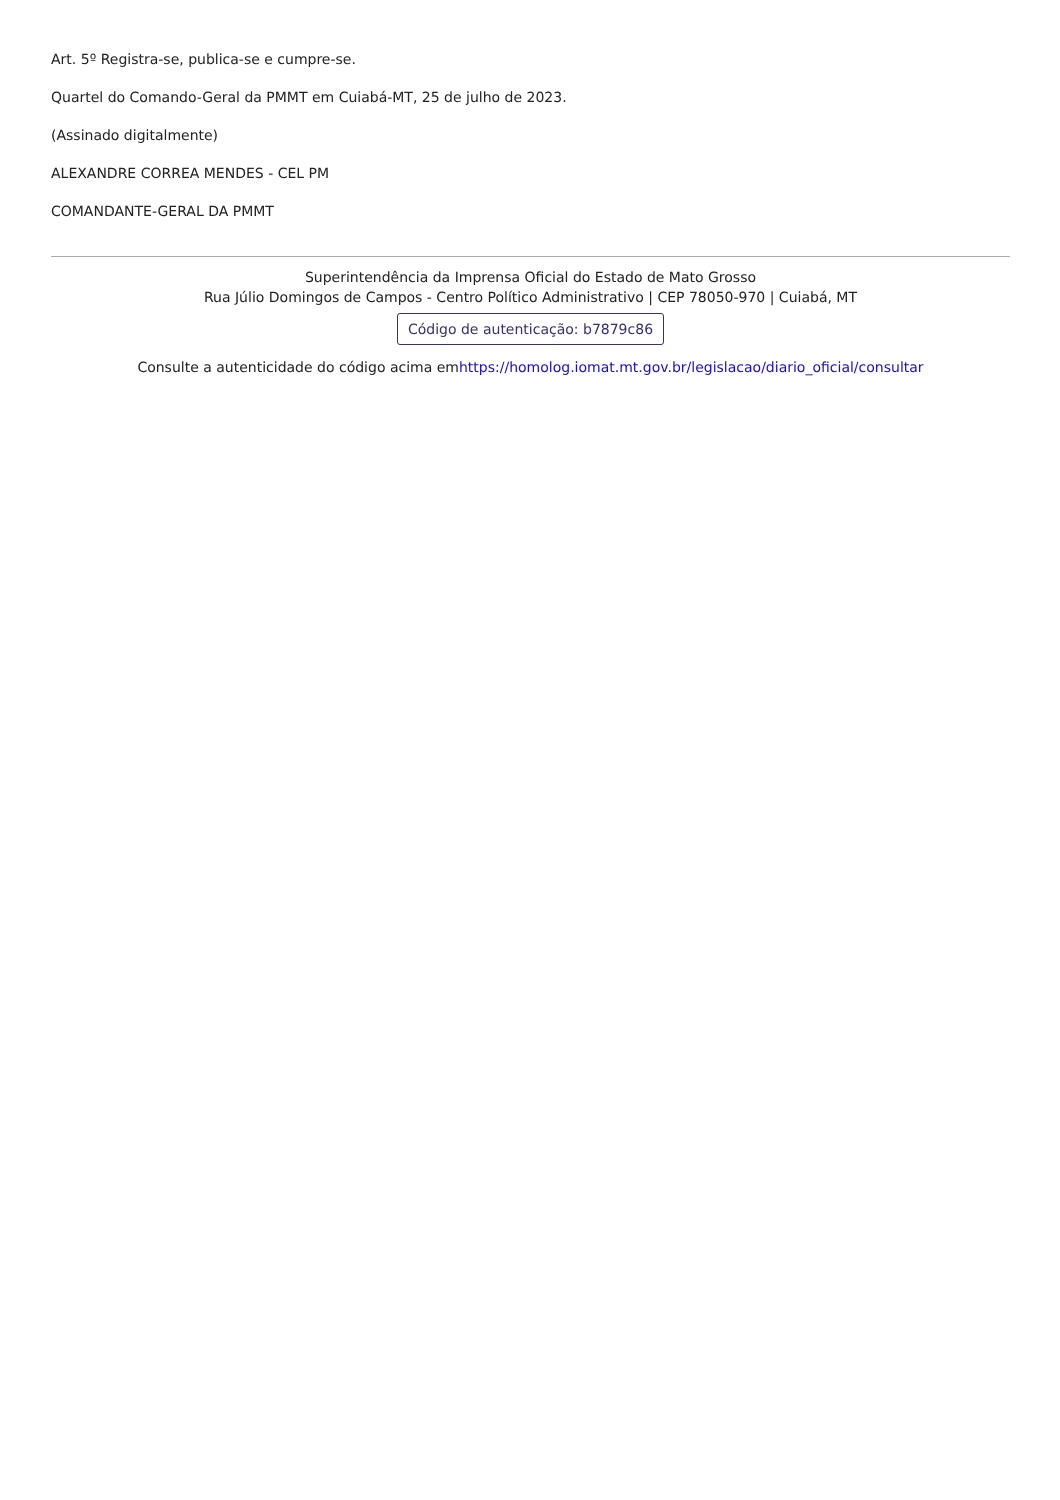Art. 5º Registra-se, publica-se e cumpre-se.
Quartel do Comando-Geral da PMMT em Cuiabá-MT, 25 de julho de 2023.
(Assinado digitalmente)
ALEXANDRE CORREA MENDES - CEL PM
COMANDANTE-GERAL DA PMMT
Superintendência da Imprensa Oficial do Estado de Mato Grosso
Rua Júlio Domingos de Campos - Centro Político Administrativo | CEP 78050-970 | Cuiabá, MT
Código de autenticação: b7879c86
Consulte a autenticidade do código acima emhttps://homolog.iomat.mt.gov.br/legislacao/diario_oficial/consultar